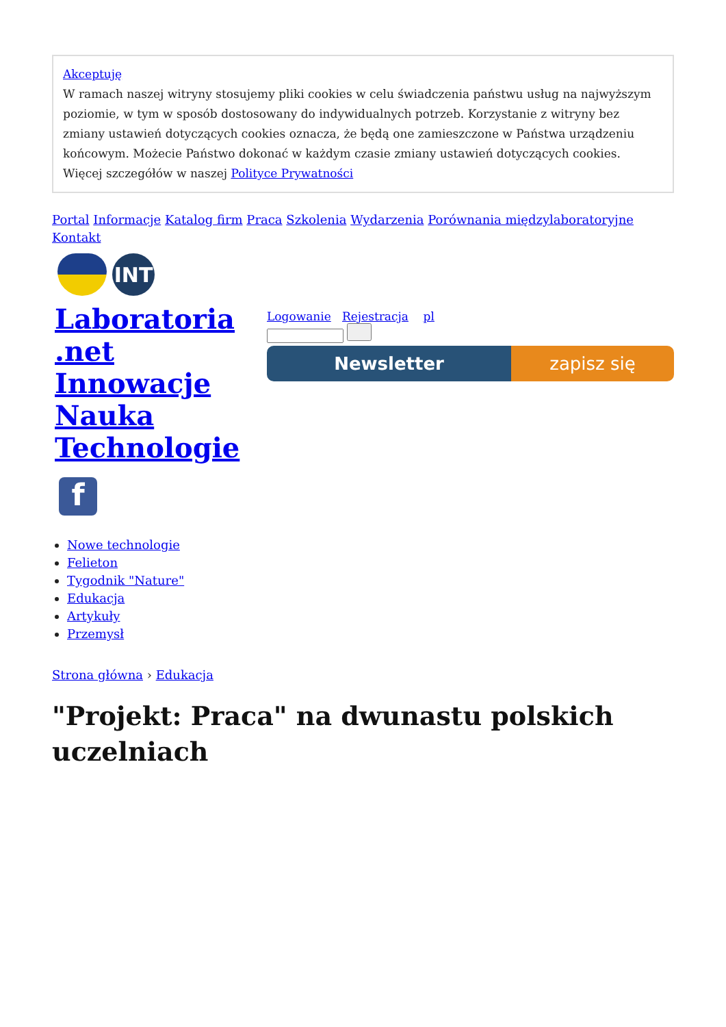Akceptuję
W ramach naszej witryny stosujemy pliki cookies w celu świadczenia państwu usług na najwyższym poziomie, w tym w sposób dostosowany do indywidualnych potrzeb. Korzystanie z witryny bez zmiany ustawień dotyczących cookies oznacza, że będą one zamieszczone w Państwa urządzeniu końcowym. Możecie Państwo dokonać w każdym czasie zmiany ustawień dotyczących cookies. Więcej szczegółów w naszej Polityce Prywatności
Portal Informacje Katalog firm Praca Szkolenia Wydarzenia Porównania międzylaboratoryjne Kontakt
INT
Laboratoria .net Innowacje Nauka Technologie
Logowanie Rejestracja pl
Newsletter zapisz się
f
Nowe technologie
Felieton
Tygodnik "Nature"
Edukacja
Artykuły
Przemysł
Strona główna › Edukacja
"Projekt: Praca" na dwunastu polskich uczelniach